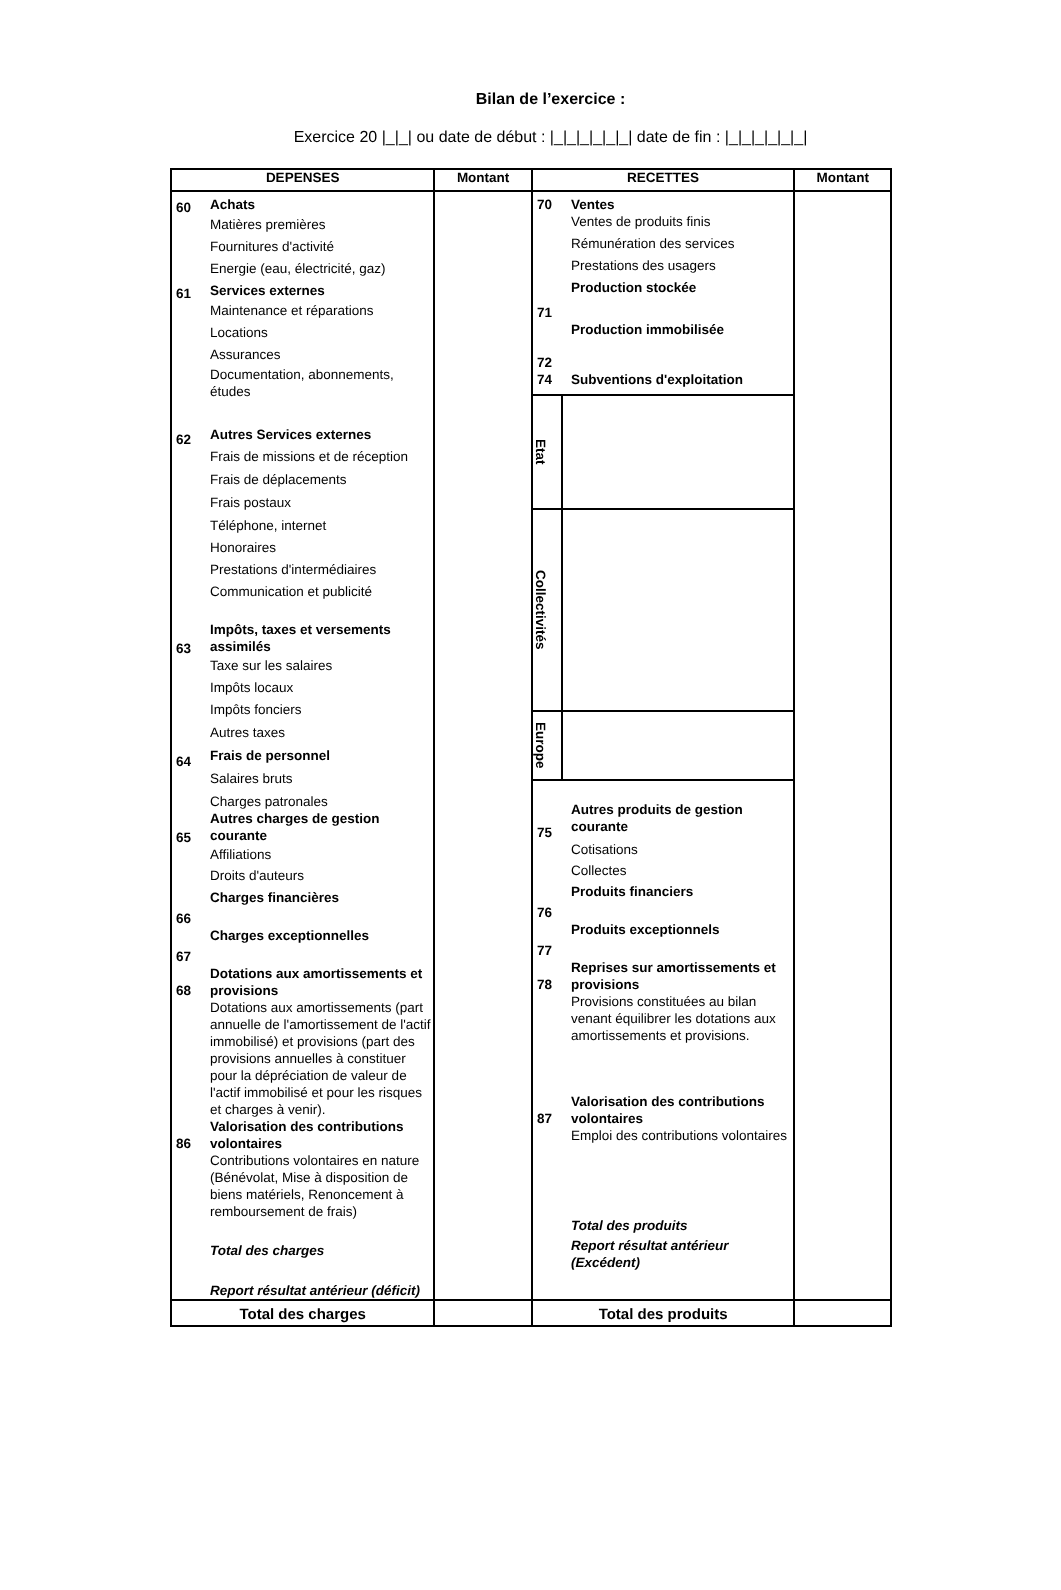Bilan de l’exercice :
Exercice 20 |_|_| ou date de début : |_|_|_|_|_|_| date de fin : |_|_|_|_|_|_|
| DEPENSES | Montant | RECETTES | Montant |
| --- | --- | --- | --- |
| 60 Achats Matières premières Fournitures d'activité Energie (eau, électricité, gaz) 61 Services externes Maintenance et réparations Locations Assurances Documentation, abonnements, études 62 Autres Services externes Frais de missions et de réception Frais de déplacements Frais postaux Téléphone, internet Honoraires Prestations d'intermédiaires Communication et publicité 63 Impôts, taxes et versements assimilés Taxe sur les salaires Impôts locaux Impôts fonciers Autres taxes 64 Frais de personnel Salaires bruts Charges patronales 65 Autres charges de gestion courante Affiliations Droits d'auteurs 66 Charges financières 67 Charges exceptionnelles 68 Dotations aux amortissements et provisions Dotations aux amortissements (part annuelle de l'amortissement de l'actif immobilisé) et provisions (part des provisions annuelles à constituer pour la dépréciation de valeur de l'actif immobilisé et pour les risques et charges à venir). 86 Valorisation des contributions volontaires Contributions volontaires en nature (Bénévolat, Mise à disposition de biens matériels, Renoncement à remboursement de frais) Total des charges Report résultat antérieur (déficit) | | 70 Ventes Ventes de produits finis Rémunération des services Prestations des usagers 71 Production stockée 72 Production immobilisée 74 Subventions d'exploitation Etat Collectivités Europe 75 Autres produits de gestion courante Cotisations Collectes 76 Produits financiers 77 Produits exceptionnels 78 Reprises sur amortissements et provisions Provisions constituées au bilan venant équilibrer les dotations aux amortissements et provisions. 87 Valorisation des contributions volontaires Emploi des contributions volontaires Total des produits Report résultat antérieur (Excédent) | |
| Total des charges | | Total des produits | |